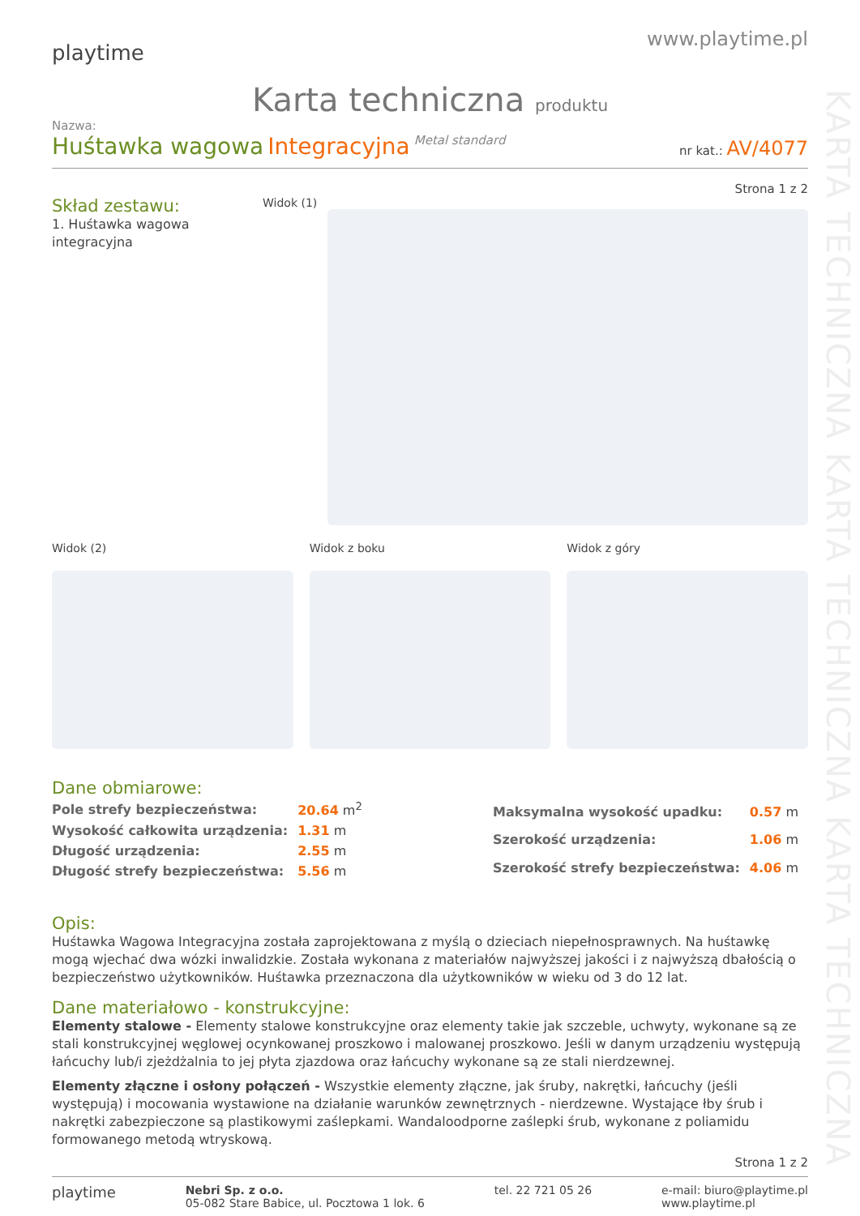KARTA TECHNICZNA KARTA TECHNICZNA KARTA TECHNICZNA
playtime
www.playtime.pl
Karta techniczna produktu
Nazwa:
Huśtawka wagowa Integracyjna Metal standard
nr kat.: AV/4077
Strona 1 z 2
Skład zestawu:
1. Huśtawka wagowa integracyjna
Widok (1)
Widok (2) Widok z boku Widok z góry
Dane obmiarowe:
| Pole strefy bezpieczeństwa: | 20.64 m<sup>2</sup> |
| Wysokość całkowita urządzenia: | 1.31 m |
| Długość urządzenia: | 2.55 m |
| Długość strefy bezpieczeństwa: | 5.56 m |
| Maksymalna wysokość upadku: | 0.57 m |
| Szerokość urządzenia: | 1.06 m |
| Szerokość strefy bezpieczeństwa: | 4.06 m |
Opis:
Huśtawka Wagowa Integracyjna została zaprojektowana z myślą o dzieciach niepełnosprawnych. Na huśtawkę mogą wjechać dwa wózki inwalidzkie. Została wykonana z materiałów najwyższej jakości i z najwyższą dbałością o bezpieczeństwo użytkowników. Huśtawka przeznaczona dla użytkowników w wieku od 3 do 12 lat.
Dane materiałowo - konstrukcyjne:
Elementy stalowe - Elementy stalowe konstrukcyjne oraz elementy takie jak szczeble, uchwyty, wykonane są ze stali konstrukcyjnej węglowej ocynkowanej proszkowo i malowanej proszkowo. Jeśli w danym urządzeniu występują łańcuchy lub/i zjeżdżalnia to jej płyta zjazdowa oraz łańcuchy wykonane są ze stali nierdzewnej.
Elementy złączne i osłony połączeń - Wszystkie elementy złączne, jak śruby, nakrętki, łańcuchy (jeśli występują) i mocowania wystawione na działanie warunków zewnętrznych - nierdzewne. Wystające łby śrub i nakrętki zabezpieczone są plastikowymi zaślepkami. Wandaloodporne zaślepki śrub, wykonane z poliamidu formowanego metodą wtryskową.
Strona 1 z 2
playtime
Nebri Sp. z o.o.
05-082 Stare Babice, ul. Pocztowa 1 lok. 6
tel. 22 721 05 26 e-mail: biuro@playtime.pl
www.playtime.pl